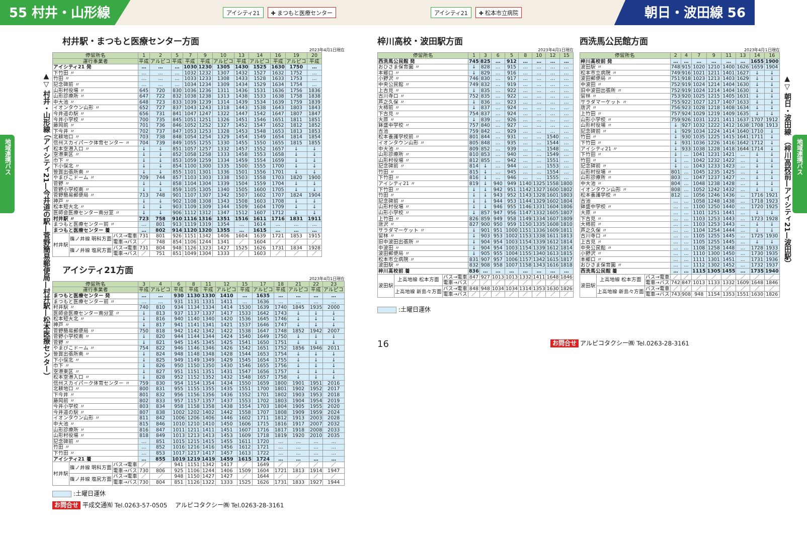55 村井・山形線
アイシティ21 ✚ まつもと医療センター アイシティ21 ✚ 松本市立病院
朝日・波田線 56
地域連携バス
▲▽ 村井・山形線 （アイシティ21—今井道の駅—菅野簡易郵便局—村井駅—松本医療センター）
村井駅・まつもと医療センター方面
2023年4月1日現在
| 停留所名 | | | 1 | 2 | 5 | 7 | 9 | 10 | 13 | 14 | 16 | 19 | 20 |
| --- | --- | --- | --- | --- | --- | --- | --- | --- | --- | --- | --- | --- | --- |
| 運行事業者 | | | 平成 | アルピコ | 平成 | 平成 | 平成 | アルピコ | 平成 | アルピコ | 平成 | アルピコ | 平成 |
| アイシティ21 発 | | | … | … | … | 1030 | 1230 | 1305 | 1430 | 1525 | 1630 | 1750 | … |
| 下竹田 〃 | | | … | … | … | 1032 | 1232 | 1307 | 1432 | 1527 | 1632 | 1752 | … |
| 竹田 〃 | | | … | … | … | 1033 | 1233 | 1308 | 1433 | 1528 | 1633 | 1753 | … |
| 記念碑前 〃 | | | … | … | … | 1034 | 1234 | 1309 | 1434 | 1529 | 1634 | 1754 | … |
| 山形村役場 〃 | | | 645 | 720 | 830 | 1036 | 1236 | 1311 | 1436 | 1531 | 1636 | 1756 | 1836 |
| 山形診療所 〃 | | | 647 | 722 | 832 | 1038 | 1238 | 1313 | 1438 | 1533 | 1638 | 1758 | 1838 |
| 中大池 〃 | | | 648 | 723 | 833 | 1039 | 1239 | 1314 | 1439 | 1534 | 1639 | 1759 | 1839 |
| イオンタウン山形 〃 | | | 652 | 727 | 837 | 1043 | 1243 | 1318 | 1443 | 1538 | 1643 | 1803 | 1843 |
| 今井道の駅 〃 | | | 656 | 731 | 841 | 1047 | 1247 | 1322 | 1447 | 1542 | 1647 | 1807 | 1847 |
| 今井小学校 〃 | | | 700 | 735 | 845 | 1051 | 1251 | 1326 | 1451 | 1546 | 1651 | 1811 | 1851 |
| 藤岡前 〃 | | | 701 | 736 | 846 | 1052 | 1252 | 1327 | 1452 | 1547 | 1652 | 1812 | 1852 |
| 下今井 〃 | | | 702 | 737 | 847 | 1053 | 1253 | 1328 | 1453 | 1548 | 1653 | 1813 | 1853 |
| 北耕地口 〃 | | | 703 | 738 | 848 | 1054 | 1254 | 1329 | 1454 | 1549 | 1654 | 1814 | 1854 |
| 信州スカイパーク体育センター 〃 | | | 704 | 739 | 849 | 1055 | 1255 | 1330 | 1455 | 1550 | 1655 | 1815 | 1855 |
| 松本空港入口 〃 | | | ↓ | ↓ | 851 | 1057 | 1257 | 1332 | 1457 | 1552 | 1657 | ↓ | ↓ |
| 空港東区 〃 | | | ↓ | ↓ | 852 | 1058 | 1258 | 1333 | 1458 | 1553 | 1658 | ↓ | ↓ |
| 巾下 〃 | | | ↓ | ↓ | 853 | 1059 | 1259 | 1334 | 1459 | 1554 | 1659 | ↓ | ↓ |
| 下小俣北 〃 | | | ↓ | ↓ | 854 | 1100 | 1300 | 1335 | 1500 | 1555 | 1700 | ↓ | ↓ |
| 笹賀出張所南 〃 | | | ↓ | ↓ | 855 | 1101 | 1301 | 1336 | 1501 | 1556 | 1701 | ↓ | ↓ |
| やまびこドーム 〃 | | | 709 | 744 | 857 | 1103 | 1303 | 1338 | 1503 | 1558 | 1703 | 1820 | 1900 |
| 菅野 〃 | | | ↓ | ↓ | 858 | 1104 | 1304 | 1339 | 1504 | 1559 | 1704 | ↓ | ↓ |
| 菅野小学校南 〃 | | | ↓ | ↓ | 859 | 1105 | 1305 | 1340 | 1505 | 1600 | 1705 | ↓ | ↓ |
| 菅野簡易郵便局 〃 | | | 713 | 748 | 901 | 1107 | 1307 | 1342 | 1507 | 1602 | 1707 | 1824 | 1904 |
| 神戸 〃 | | | ↓ | ↓ | 902 | 1108 | 1308 | 1343 | 1508 | 1603 | 1708 | ↓ | ↓ |
| 松本短大北 〃 | | | ↓ | ↓ | 903 | 1109 | 1309 | 1344 | 1509 | 1604 | 1709 | ↓ | ↓ |
| 医師会医療センター南分室 〃 | | | ↓ | ↓ | 906 | 1112 | 1312 | 1347 | 1512 | 1607 | 1712 | ↓ | ↓ |
| 村井駅 〃 | | | 723 | 758 | 910 | 1116 | 1316 | 1351 | 1516 | 1611 | 1716 | 1831 | 1911 |
| まつもと医療センター前 〃 | | | … | 801 | 913 | 1119 | 1319 | 1354 | … | 1614 | … | … | … |
| まつもと医療センター 着 | | | … | 802 | 914 | 1120 | 1320 | 1355 | … | 1615 | … | … | … |
| 村井駅 | 篠ノ井線 明科方面 | バス→電車 | 731 | 801 | 926 | 1151 | 1342 | 1406 | 1604 | 1639 | 1721 | 1853 | 1915 |
| | | 電車→バス | ／ | 748 | 854 | 1106 | 1244 | 1341 | ／ | 1604 | ／ | ／ | ／ |
| | 篠ノ井線 塩尻方面 | バス→電車 | 731 | 804 | 948 | 1126 | 1323 | 1427 | 1525 | 1626 | 1731 | 1834 | 1928 |
| | | 電車→バス | ／ | 751 | 851 | 1049 | 1304 | 1333 | ／ | 1603 | ／ | ／ | ／ |
アイシティ21方面
2023年4月1日現在
| 停留所名 | | | 3 | 4 | 6 | 8 | 11 | 12 | 15 | 17 | 18 | 21 | 22 | 23 |
| --- | --- | --- | --- | --- | --- | --- | --- | --- | --- | --- | --- | --- | --- | --- |
| 運行事業者 | | | 平成 | アルピコ | 平成 | 平成 | 平成 | アルピコ | 平成 | アルピコ | 平成 | アルピコ | 平成 | アルピコ |
| まつもと医療センター 発 | | | … | … | 930 | 1130 | 1330 | 1410 | … | 1635 | … | … | … | … |
| まつもと医療センター前 〃 | | | … | … | 931 | 1131 | 1331 | 1411 | … | 1636 | … | … | … | … |
| 村井駅 〃 | | | 740 | 810 | 934 | 1134 | 1334 | 1414 | 1530 | 1639 | 1740 | 1845 | 1935 | 2000 |
| 医師会医療センター南分室 〃 | | | ↓ | 813 | 937 | 1137 | 1337 | 1417 | 1533 | 1642 | 1743 | ↓ | ↓ | ↓ |
| 松本短大北 〃 | | | ↓ | 816 | 940 | 1140 | 1340 | 1420 | 1536 | 1645 | 1746 | ↓ | ↓ | ↓ |
| 神戸 〃 | | | ↓ | 817 | 941 | 1141 | 1341 | 1421 | 1537 | 1646 | 1747 | ↓ | ↓ | ↓ |
| 菅野簡易郵便局 〃 | | | 750 | 818 | 942 | 1142 | 1342 | 1422 | 1538 | 1647 | 1748 | 1852 | 1942 | 2007 |
| 菅野小学校南 〃 | | | ↓ | 820 | 944 | 1144 | 1344 | 1424 | 1540 | 1649 | 1750 | ↓ | ↓ | ↓ |
| 菅野 〃 | | | ↓ | 821 | 945 | 1145 | 1345 | 1425 | 1541 | 1650 | 1751 | ↓ | ↓ | ↓ |
| やまびこドーム 〃 | | | 754 | 822 | 946 | 1146 | 1346 | 1426 | 1542 | 1651 | 1752 | 1856 | 1946 | 2011 |
| 笹賀出張所南 〃 | | | ↓ | 824 | 948 | 1148 | 1348 | 1428 | 1544 | 1653 | 1754 | ↓ | ↓ | ↓ |
| 下小俣北 〃 | | | ↓ | 825 | 949 | 1149 | 1349 | 1429 | 1545 | 1654 | 1755 | ↓ | ↓ | ↓ |
| 巾下 〃 | | | ↓ | 826 | 950 | 1150 | 1350 | 1430 | 1546 | 1655 | 1756 | ↓ | ↓ | ↓ |
| 空港東区 〃 | | | ↓ | 827 | 951 | 1151 | 1351 | 1431 | 1547 | 1656 | 1757 | ↓ | ↓ | ↓ |
| 松本空港入口 〃 | | | ↓ | 828 | 952 | 1152 | 1352 | 1432 | 1548 | 1657 | 1758 | ↓ | ↓ | ↓ |
| 信州スカイパーク体育センター 〃 | | | 759 | 830 | 954 | 1154 | 1354 | 1434 | 1550 | 1659 | 1800 | 1901 | 1951 | 2016 |
| 北耕地口 〃 | | | 800 | 831 | 955 | 1155 | 1355 | 1435 | 1551 | 1700 | 1801 | 1902 | 1952 | 2017 |
| 下今井 〃 | | | 801 | 832 | 956 | 1156 | 1356 | 1436 | 1552 | 1701 | 1802 | 1903 | 1953 | 2018 |
| 藤岡前 〃 | | | 802 | 833 | 957 | 1157 | 1357 | 1437 | 1553 | 1702 | 1803 | 1904 | 1954 | 2019 |
| 今井小学校 〃 | | | 803 | 834 | 958 | 1158 | 1358 | 1438 | 1554 | 1703 | 1804 | 1905 | 1955 | 2020 |
| 今井道の駅 〃 | | | 807 | 838 | 1002 | 1202 | 1402 | 1442 | 1558 | 1707 | 1808 | 1909 | 1959 | 2024 |
| イオンタウン山形 〃 | | | 811 | 842 | 1006 | 1206 | 1406 | 1446 | 1602 | 1711 | 1812 | 1913 | 2003 | 2028 |
| 中大池 〃 | | | 815 | 846 | 1010 | 1210 | 1410 | 1450 | 1606 | 1715 | 1816 | 1917 | 2007 | 2032 |
| 山形診療所 〃 | | | 816 | 847 | 1011 | 1211 | 1411 | 1451 | 1607 | 1716 | 1817 | 1918 | 2008 | 2033 |
| 山形村役場 〃 | | | 818 | 849 | 1013 | 1213 | 1413 | 1453 | 1609 | 1718 | 1819 | 1920 | 2010 | 2035 |
| 記念碑前 〃 | | | … | 851 | 1015 | 1215 | 1415 | 1455 | 1611 | 1720 | … | … | … | … |
| 竹田 〃 | | | … | 852 | 1016 | 1216 | 1416 | 1456 | 1612 | 1721 | … | … | … | … |
| 下竹田 〃 | | | … | 853 | 1017 | 1217 | 1417 | 1457 | 1613 | 1722 | … | … | … | … |
| アイシティ21 着 | | | … | 855 | 1019 | 1219 | 1419 | 1459 | 1615 | 1724 | … | … | … | … |
| 村井駅 | 篠ノ井線 明科方面 | バス→電車 | ／ | ／ | 941 | 1151 | 1342 | 1417 | ／ | 1649 | ／ | ／ | ／ | ／ |
| | | 電車→バス | 730 | 806 | 925 | 1106 | 1244 | 1406 | 1509 | 1604 | 1721 | 1813 | 1914 | 1947 |
| | 篠ノ井線 塩尻方面 | バス→電車 | ／ | ／ | 948 | 1150 | 1427 | 1427 | ／ | 1644 | ／ | ／ | ／ | ／ |
| | | 電車→バス | 730 | 804 | 851 | 1126 | 1322 | 1333 | 1525 | 1626 | 1731 | 1833 | 1927 | 1944 |
:土曜日運休
お問合せ 平成交通㈲ Tel.0263-57-0505 アルピコタクシー㈱ Tel.0263-28-3161
梓川高校・波田駅方面
2023年4月1日現在
| 停留所名 | | | 1 | 3 | 6 | 5 | 8 | 10 | 12 | 15 |
| --- | --- | --- | --- | --- | --- | --- | --- | --- | --- | --- |
| 西洗馬公民館 発 | | | 745 | 825 | … | 912 | … | … | … | … |
| おひさま保育園 〃 | | | ↓ | 828 | … | 915 | … | … | … | … |
| 本郷口 〃 | | | ↓ | 829 | … | 916 | … | … | … | … |
| 小野沢 〃 | | | 746 | 830 | … | 917 | … | … | … | … |
| 中央公民館 〃 | | | 749 | 832 | … | 919 | … | … | … | … |
| 上古見 〃 | | | ↓ | 835 | … | 922 | … | … | … | … |
| 古川寺口 〃 | | | 752 | 835 | … | 922 | … | … | … | … |
| 芦之久保 〃 | | | ↓ | 836 | … | 923 | … | … | … | … |
| 大柿前 〃 | | | ↓ | 837 | … | 924 | … | … | … | … |
| 下古見 〃 | | | 754 | 837 | … | 924 | … | … | … | … |
| 大原 〃 | | | ↓ | 839 | … | 926 | … | … | … | … |
| 鉢盛中学校 〃 | | | 757 | 840 | … | 927 | … | … | … | … |
| 古池 | | | 759 | 842 | … | 929 | … | … | … | … |
| 松本養護学校前 〃 | | | 801 | 844 | … | 931 | … | … | 1540 | … |
| イオンタウン山形 〃 | | | 805 | 848 | … | 935 | … | … | 1544 | … |
| 中大池 〃 | | | 809 | 852 | … | 939 | … | … | 1548 | … |
| 山形診療所 〃 | | | 810 | 853 | … | 940 | … | … | 1549 | … |
| 山形村役場 〃 | | | 812 | 855 | … | 942 | … | … | 1551 | … |
| 記念碑前 〃 | | | 814 | ↓ | … | 944 | … | … | 1553 | … |
| 竹田 〃 | | | 815 | ↓ | … | 945 | … | … | 1554 | … |
| 下竹田 〃 | | | 816 | ↓ | … | 946 | … | … | 1555 | … |
| アイシティ21 〃 | | | 819 | ↓ | 940 | 949 | 1140 | 1325 | 1558 | 1800 |
| 下竹田 〃 | | | ↓ | ↓ | 942 | 951 | 1142 | 1327 | 1600 | 1802 |
| 竹田 〃 | | | ↓ | ↓ | 943 | 952 | 1143 | 1328 | 1601 | 1803 |
| 記念碑前 〃 | | | ↓ | ↓ | 944 | 953 | 1144 | 1329 | 1602 | 1804 |
| 山形村役場 〃 | | | ↓ | ↓ | 946 | 955 | 1146 | 1331 | 1604 | 1806 |
| 山形小学校 〃 | | | ↓ | 857 | 947 | 956 | 1147 | 1332 | 1605 | 1807 |
| 上竹田 〃 | | | 826 | 859 | 949 | 958 | 1149 | 1334 | 1607 | 1809 |
| 唐沢 〃 | | | 827 | 900 | 950 | 959 | 1150 | 1335 | 1608 | 1810 |
| サラダマーケット 〃 | | | ↓ | 901 | 951 | 1000 | 1151 | 1336 | 1609 | 1811 |
| 留林 〃 | | | ↓ | 903 | 953 | 1002 | 1153 | 1338 | 1611 | 1813 |
| 旧中波田出張所 〃 | | | ↓ | 904 | 954 | 1003 | 1154 | 1339 | 1612 | 1814 |
| 中波田 〃 | | | ↓ | 904 | 954 | 1003 | 1154 | 1339 | 1612 | 1814 |
| 波田郵便局 〃 | | | ↓ | 905 | 955 | 1004 | 1155 | 1340 | 1613 | 1815 |
| 松本市立病院 〃 | | | 831 | 907 | 957 | 1006 | 1157 | 1342 | 1615 | 1817 |
| 波田駅 〃 | | | 832 | 908 | 958 | 1007 | 1158 | 1343 | 1616 | 1818 |
| 梓川高校前 着 | | | 836 | … | … | … | … | … | … | … |
| 波田駅 | 上高地線 松本方面 | バス→電車 | 847 | 927 | 1013 | 1013 | 1332 | 1411 | 1648 | 1846 |
| | | 電車→バス | ／ | ／ | ／ | ／ | ／ | ／ | ／ | ／ |
| | 上高地線 新島々方面 | バス→電車 | 848 | 948 | 1034 | 1034 | 1314 | 1353 | 1630 | 1826 |
| | | 電車→バス | ／ | ／ | ／ | ／ | ／ | ／ | ／ | ／ |
西洗馬公民館方面
2023年4月1日現在
| 停留所名 | | | 2 | 4 | 7 | 9 | 11 | 13 | 14 | 16 |
| --- | --- | --- | --- | --- | --- | --- | --- | --- | --- | --- |
| 梓川高校前 発 | | | … | … | … | … | … | … | 1655 | 1900 |
| 波田駅 〃 | | | 748 | 915 | 1020 | 1210 | 1400 | 1626 | 1659 | 1904 |
| 松本市立病院 〃 | | | 749 | 916 | 1021 | 1211 | 1401 | 1627 | ↓ | ↓ |
| 波田郵便局 〃 | | | 751 | 918 | 1023 | 1213 | 1403 | 1629 | ↓ | ↓ |
| 中波田 〃 | | | 752 | 919 | 1024 | 1214 | 1404 | 1630 | ↓ | ↓ |
| 旧中波田出張所 〃 | | | 752 | 919 | 1024 | 1214 | 1404 | 1630 | ↓ | ↓ |
| 留林 〃 | | | 753 | 920 | 1025 | 1215 | 1405 | 1631 | ↓ | ↓ |
| サラダマーケット 〃 | | | 755 | 922 | 1027 | 1217 | 1407 | 1633 | ↓ | ↓ |
| 唐沢 〃 | | | 756 | 923 | 1028 | 1218 | 1408 | 1634 | ↓ | ↓ |
| 上竹田 〃 | | | 757 | 924 | 1029 | 1219 | 1409 | 1635 | ↓ | ↓ |
| 山形小学校 〃 | | | 759 | 926 | 1031 | 1221 | 1411 | 1637 | 1707 | 1912 |
| 山形村役場 〃 | | | ↓ | 927 | 1032 | 1222 | 1412 | 1638 | 1708 | 1913 |
| 記念碑前 〃 | | | ↓ | 929 | 1034 | 1224 | 1414 | 1640 | 1710 | ↓ |
| 竹田 〃 | | | ↓ | 930 | 1035 | 1225 | 1415 | 1641 | 1711 | ↓ |
| 下竹田 〃 | | | ↓ | 931 | 1036 | 1226 | 1416 | 1642 | 1712 | ↓ |
| アイシティ21 〃 | | | ↓ | 933 | 1038 | 1228 | 1418 | 1644 | 1714 | ↓ |
| 下竹田 〃 | | | ↓ | … | 1041 | 1231 | 1421 | … | ↓ | ↓ |
| 竹田 〃 | | | ↓ | … | 1042 | 1232 | 1422 | … | ↓ | ↓ |
| 記念碑前 〃 | | | ↓ | … | 1043 | 1233 | 1423 | … | ↓ | ↓ |
| 山形村役場 〃 | | | 801 | … | 1045 | 1235 | 1425 | … | ↓ | ↓ |
| 山形診療所 〃 | | | 803 | … | 1047 | 1237 | 1427 | … | ↓ | ↓ |
| 中大池 〃 | | | 804 | … | 1048 | 1238 | 1428 | … | ↓ | ↓ |
| イオンタウン山形 〃 | | | 808 | … | 1052 | 1242 | 1432 | … | ↓ | ↓ |
| 松本養護学校 〃 | | | 812 | … | 1056 | 1246 | 1436 | … | 1716 | 1921 |
| 古池 | | | … | … | 1058 | 1248 | 1438 | … | 1718 | 1923 |
| 鉢盛中学校 〃 | | | … | … | 1100 | 1250 | 1440 | … | 1720 | 1925 |
| 大原 〃 | | | … | … | 1101 | 1251 | 1441 | … | ↓ | ↓ |
| 下古見 〃 | | | … | … | 1103 | 1253 | 1443 | … | 1723 | 1928 |
| 大柿前 〃 | | | … | … | 1103 | 1253 | 1443 | … | ↓ | ↓ |
| 芦之久保 〃 | | | … | … | 1104 | 1254 | 1444 | … | ↓ | ↓ |
| 古川寺口 〃 | | | … | … | 1105 | 1255 | 1445 | … | 1725 | 1930 |
| 上古見 〃 | | | … | … | 1105 | 1255 | 1445 | … | ↓ | ↓ |
| 中央公民館 〃 | | | … | … | 1108 | 1258 | 1448 | … | 1728 | 1933 |
| 小野沢 〃 | | | … | … | 1110 | 1300 | 1450 | … | 1730 | 1935 |
| 本郷口 〃 | | | … | … | 1111 | 1301 | 1451 | … | 1731 | 1936 |
| おひさま保育園 〃 | | | … | … | 1112 | 1302 | 1452 | … | 1732 | 1937 |
| 西洗馬公民館 着 | | | … | … | 1115 | 1305 | 1455 | … | 1735 | 1940 |
| 波田駅 | 上高地線 松本方面 | バス→電車 | ／ | ／ | ／ | ／ | ／ | ／ | ／ | ／ |
| | | 電車→バス | 742 | 847 | 1013 | 1133 | 1332 | 1609 | 1648 | 1846 |
| | 上高地線 新島々方面 | バス→電車 | ／ | ／ | ／ | ／ | ／ | ／ | ／ | ／ |
| | | 電車→バス | 743 | 908 | 948 | 1154 | 1353 | 1551 | 1630 | 1826 |
:土曜日運休
16 お問合せ アルピコタクシー㈱ Tel.0263-28-3161
▲▽ 朝日・波田線 （梓川高校前—アイシティ21—波田駅）
地域連携バス